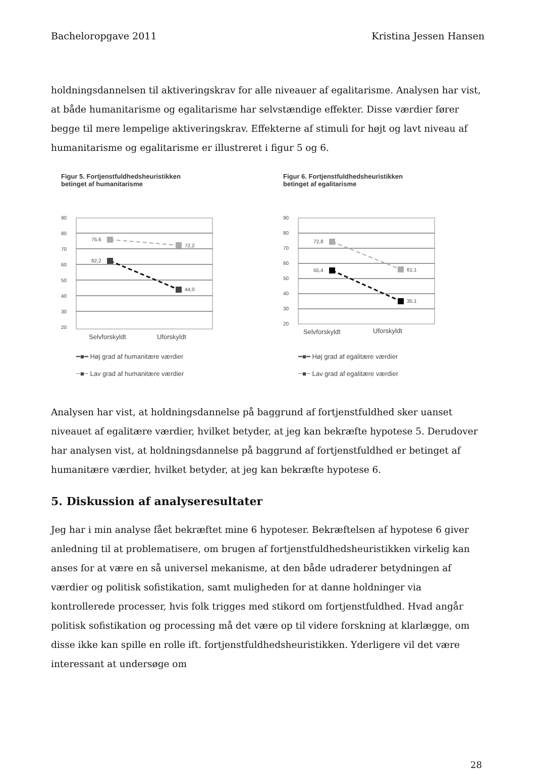Bacheloropgave 2011 Kristina Jessen Hansen
holdningsdannelsen til aktiveringskrav for alle niveauer af egalitarisme. Analysen har vist, at både humanitarisme og egalitarisme har selvstændige effekter. Disse værdier fører begge til mere lempelige aktiveringskrav. Effekterne af stimuli for højt og lavt niveau af humanitarisme og egalitarisme er illustreret i figur 5 og 6.
Figur 5. Fortjenstfuldhedsheuristikken
betinget af humanitarisme
90
80
70
60
50
40
30
20
75,6
72,2
62,2
44,0
Selvforskyldt
Uforskyldt
━■━ Høj grad af humanitære værdier
┄■┄ Lav grad af humanitære værdier
Figur 6. Fortjenstfuldhedsheuristikken
betinget af egalitarisme
90
80
70
60
50
40
30
20
72,8
61,1
55,4
35,1
Selvforskyldt
Uforskyldt
━■━ Høj grad af egalitære værdier
┄■┄ Lav grad af egalitære værdier
Analysen har vist, at holdningsdannelse på baggrund af fortjenstfuldhed sker uanset niveauet af egalitære værdier, hvilket betyder, at jeg kan bekræfte hypotese 5. Derudover har analysen vist, at holdningsdannelse på baggrund af fortjenstfuldhed er betinget af humanitære værdier, hvilket betyder, at jeg kan bekræfte hypotese 6.
5. Diskussion af analyseresultater
Jeg har i min analyse fået bekræftet mine 6 hypoteser. Bekræftelsen af hypotese 6 giver anledning til at problematisere, om brugen af fortjenstfuldhedsheuristikken virkelig kan anses for at være en så universel mekanisme, at den både udraderer betydningen af værdier og politisk sofistikation, samt muligheden for at danne holdninger via kontrollerede processer, hvis folk trigges med stikord om fortjenstfuldhed. Hvad angår politisk sofistikation og processing må det være op til videre forskning at klarlægge, om disse ikke kan spille en rolle ift. fortjenstfuldhedsheuristikken. Yderligere vil det være interessant at undersøge om
28